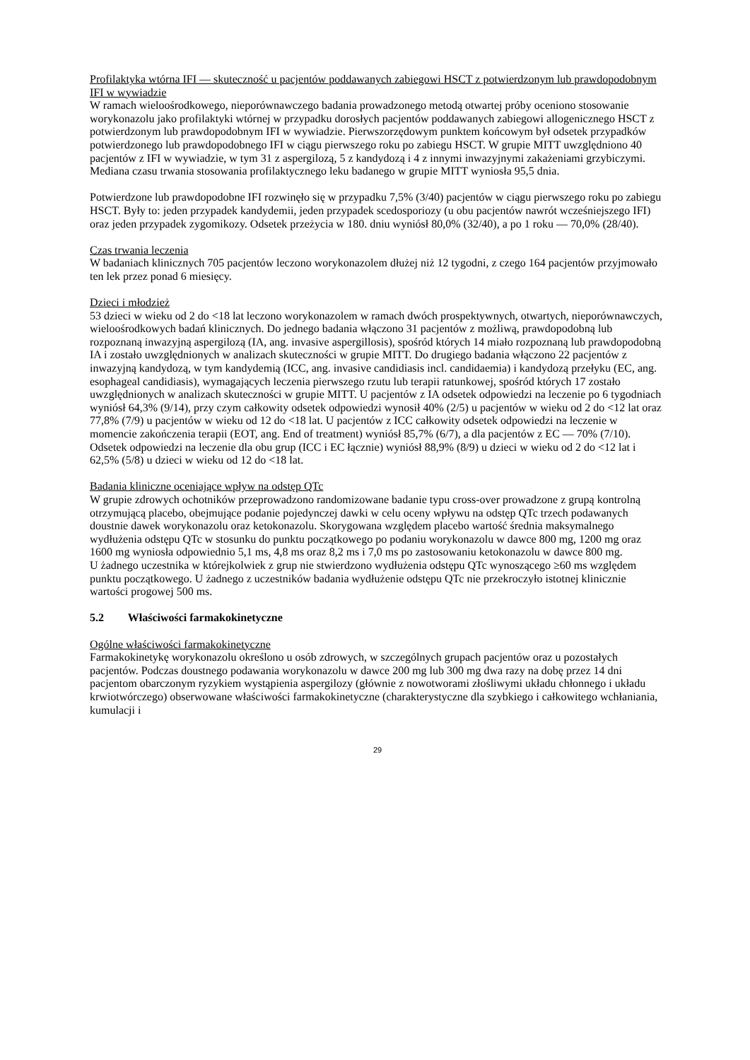Profilaktyka wtórna IFI — skuteczność u pacjentów poddawanych zabiegowi HSCT z potwierdzonym lub prawdopodobnym IFI w wywiadzie
W ramach wieloośrodkowego, nieporównawczego badania prowadzonego metodą otwartej próby oceniono stosowanie worykonazolu jako profilaktyki wtórnej w przypadku dorosłych pacjentów poddawanych zabiegowi allogenicznego HSCT z potwierdzonym lub prawdopodobnym IFI w wywiadzie. Pierwszorzędowym punktem końcowym był odsetek przypadków potwierdzonego lub prawdopodobnego IFI w ciągu pierwszego roku po zabiegu HSCT. W grupie MITT uwzględniono 40 pacjentów z IFI w wywiadzie, w tym 31 z aspergilozą, 5 z kandydozą i 4 z innymi inwazyjnymi zakażeniami grzybiczymi. Mediana czasu trwania stosowania profilaktycznego leku badanego w grupie MITT wyniosła 95,5 dnia.
Potwierdzone lub prawdopodobne IFI rozwinęło się w przypadku 7,5% (3/40) pacjentów w ciągu pierwszego roku po zabiegu HSCT. Były to: jeden przypadek kandydemii, jeden przypadek scedosporiozy (u obu pacjentów nawrót wcześniejszego IFI) oraz jeden przypadek zygomikozy. Odsetek przeżycia w 180. dniu wyniósł 80,0% (32/40), a po 1 roku — 70,0% (28/40).
Czas trwania leczenia
W badaniach klinicznych 705 pacjentów leczono worykonazolem dłużej niż 12 tygodni, z czego 164 pacjentów przyjmowało ten lek przez ponad 6 miesięcy.
Dzieci i młodzież
53 dzieci w wieku od 2 do <18 lat leczono worykonazolem w ramach dwóch prospektywnych, otwartych, nieporównawczych, wieloośrodkowych badań klinicznych. Do jednego badania włączono 31 pacjentów z możliwą, prawdopodobną lub rozpoznaną inwazyjną aspergilozą (IA, ang. invasive aspergillosis), spośród których 14 miało rozpoznaną lub prawdopodobną IA i zostało uwzględnionych w analizach skuteczności w grupie MITT. Do drugiego badania włączono 22 pacjentów z inwazyjną kandydozą, w tym kandydemią (ICC, ang. invasive candidiasis incl. candidaemia) i kandydozą przełyku (EC, ang. esophageal candidiasis), wymagających leczenia pierwszego rzutu lub terapii ratunkowej, spośród których 17 zostało uwzględnionych w analizach skuteczności w grupie MITT. U pacjentów z IA odsetek odpowiedzi na leczenie po 6 tygodniach wyniósł 64,3% (9/14), przy czym całkowity odsetek odpowiedzi wynosił 40% (2/5) u pacjentów w wieku od 2 do <12 lat oraz 77,8% (7/9) u pacjentów w wieku od 12 do <18 lat. U pacjentów z ICC całkowity odsetek odpowiedzi na leczenie w momencie zakończenia terapii (EOT, ang. End of treatment) wyniósł 85,7% (6/7), a dla pacjentów z EC — 70% (7/10). Odsetek odpowiedzi na leczenie dla obu grup (ICC i EC łącznie) wyniósł 88,9% (8/9) u dzieci w wieku od 2 do <12 lat i 62,5% (5/8) u dzieci w wieku od 12 do <18 lat.
Badania kliniczne oceniające wpływ na odstęp QTc
W grupie zdrowych ochotników przeprowadzono randomizowane badanie typu cross-over prowadzone z grupą kontrolną otrzymującą placebo, obejmujące podanie pojedynczej dawki w celu oceny wpływu na odstęp QTc trzech podawanych doustnie dawek worykonazolu oraz ketokonazolu. Skorygowana względem placebo wartość średnia maksymalnego wydłużenia odstępu QTc w stosunku do punktu początkowego po podaniu worykonazolu w dawce 800 mg, 1200 mg oraz 1600 mg wyniosła odpowiednio 5,1 ms, 4,8 ms oraz 8,2 ms i 7,0 ms po zastosowaniu ketokonazolu w dawce 800 mg.
U żadnego uczestnika w którejkolwiek z grup nie stwierdzono wydłużenia odstępu QTc wynoszącego ≥60 ms względem punktu początkowego. U żadnego z uczestników badania wydłużenie odstępu QTc nie przekroczyło istotnej klinicznie wartości progowej 500 ms.
5.2 Właściwości farmakokinetyczne
Ogólne właściwości farmakokinetyczne
Farmakokinetykę worykonazolu określono u osób zdrowych, w szczególnych grupach pacjentów oraz u pozostałych pacjentów. Podczas doustnego podawania worykonazolu w dawce 200 mg lub 300 mg dwa razy na dobę przez 14 dni pacjentom obarczonym ryzykiem wystąpienia aspergilozy (głównie z nowotworami złośliwymi układu chłonnego i układu krwiotwórczego) obserwowane właściwości farmakokinetyczne (charakterystyczne dla szybkiego i całkowitego wchłaniania, kumulacji i
29